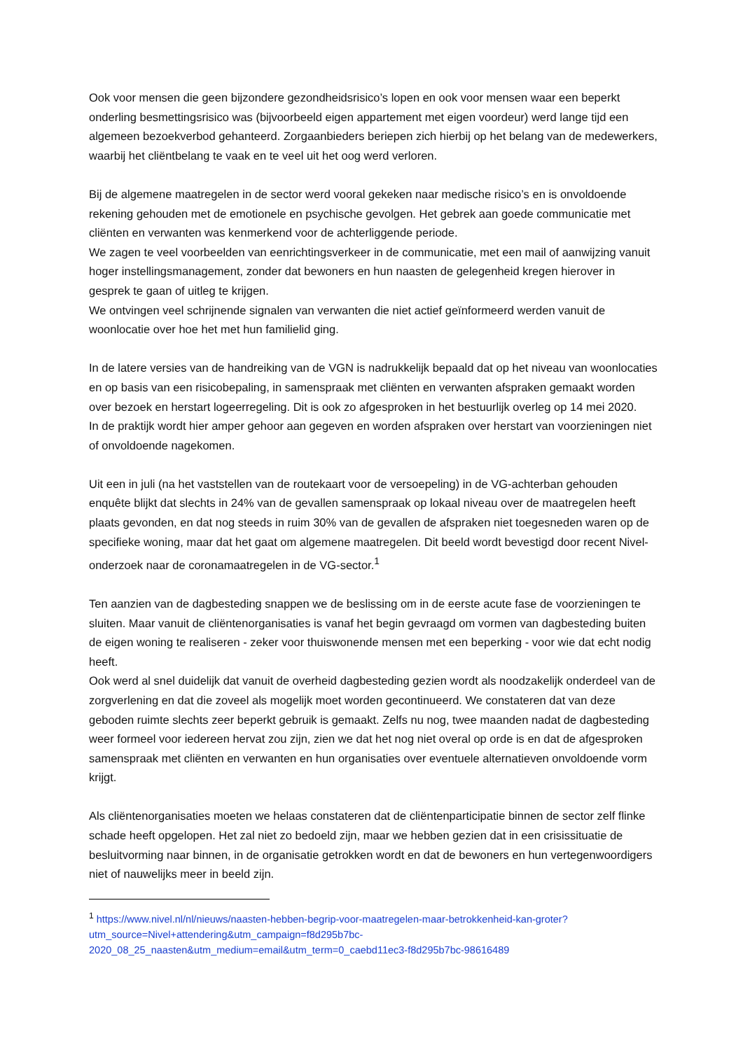Ook voor mensen die geen bijzondere gezondheidsrisico’s lopen en ook voor mensen waar een beperkt onderling besmettingsrisico was (bijvoorbeeld eigen appartement met eigen voordeur) werd lange tijd een algemeen bezoekverbod gehanteerd. Zorgaanbieders beriepen zich hierbij op het belang van de medewerkers, waarbij het cliëntbelang te vaak en te veel uit het oog werd verloren.
Bij de algemene maatregelen in de sector werd vooral gekeken naar medische risico’s en is onvoldoende rekening gehouden met de emotionele en psychische gevolgen. Het gebrek aan goede communicatie met cliënten en verwanten was kenmerkend voor de achterliggende periode.
We zagen te veel voorbeelden van eenrichtingsverkeer in de communicatie, met een mail of aanwijzing vanuit hoger instellingsmanagement, zonder dat bewoners en hun naasten de gelegenheid kregen hierover in gesprek te gaan of uitleg te krijgen.
We ontvingen veel schrijnende signalen van verwanten die niet actief geïnformeerd werden vanuit de woonlocatie over hoe het met hun familielid ging.
In de latere versies van de handreiking van de VGN is nadrukkelijk bepaald dat op het niveau van woonlocaties en op basis van een risicobepaling, in samenspraak met cliënten en verwanten afspraken gemaakt worden over bezoek en herstart logeerregeling. Dit is ook zo afgesproken in het bestuurlijk overleg op 14 mei 2020.
In de praktijk wordt hier amper gehoor aan gegeven en worden afspraken over herstart van voorzieningen niet of onvoldoende nagekomen.
Uit een in juli (na het vaststellen van de routekaart voor de versoepeling) in de VG-achterban gehouden enquête blijkt dat slechts in 24% van de gevallen samenspraak op lokaal niveau over de maatregelen heeft plaats gevonden, en dat nog steeds in ruim 30% van de gevallen de afspraken niet toegesneden waren op de specifieke woning, maar dat het gaat om algemene maatregelen. Dit beeld wordt bevestigd door recent Nivel-onderzoek naar de coronamaatregelen in de VG-sector.<sup>1</sup>
Ten aanzien van de dagbesteding snappen we de beslissing om in de eerste acute fase de voorzieningen te sluiten. Maar vanuit de cliëntenorganisaties is vanaf het begin gevraagd om vormen van dagbesteding buiten de eigen woning te realiseren - zeker voor thuiswonende mensen met een beperking - voor wie dat echt nodig heeft.
Ook werd al snel duidelijk dat vanuit de overheid dagbesteding gezien wordt als noodzakelijk onderdeel van de zorgverlening en dat die zoveel als mogelijk moet worden gecontinueerd. We constateren dat van deze geboden ruimte slechts zeer beperkt gebruik is gemaakt. Zelfs nu nog, twee maanden nadat de dagbesteding weer formeel voor iedereen hervat zou zijn, zien we dat het nog niet overal op orde is en dat de afgesproken samenspraak met cliënten en verwanten en hun organisaties over eventuele alternatieven onvoldoende vorm krijgt.
Als cliëntenorganisaties moeten we helaas constateren dat de cliëntenparticipatie binnen de sector zelf flinke schade heeft opgelopen. Het zal niet zo bedoeld zijn, maar we hebben gezien dat in een crisissituatie de besluitvorming naar binnen, in de organisatie getrokken wordt en dat de bewoners en hun vertegenwoordigers niet of nauwelijks meer in beeld zijn.
<sup>1</sup> https://www.nivel.nl/nl/nieuws/naasten-hebben-begrip-voor-maatregelen-maar-betrokkenheid-kan-groter?utm_source=Nivel+attendering&utm_campaign=f8d295b7bc-2020_08_25_naasten&utm_medium=email&utm_term=0_caebd11ec3-f8d295b7bc-98616489